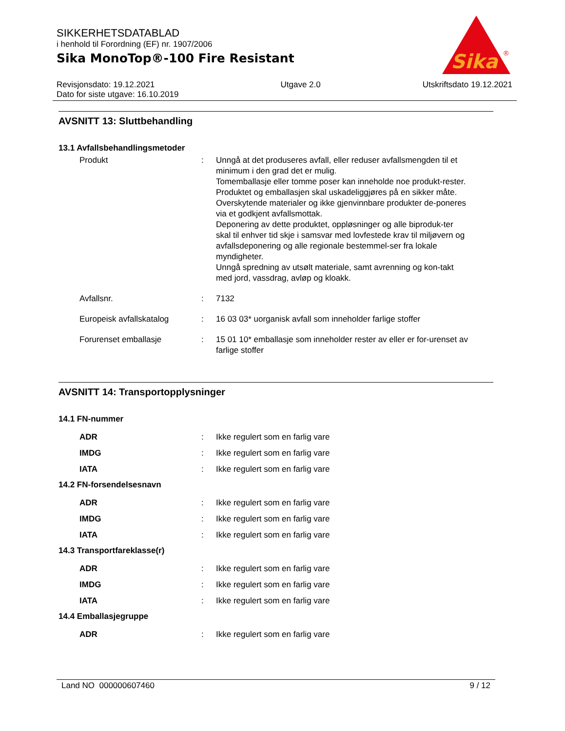SIKKERHETSDATABLAD
i henhold til Forordning (EF) nr. 1907/2006
Sika MonoTop®-100 Fire Resistant
Sika
®
Revisjonsdato: 19.12.2021
Dato for siste utgave: 16.10.2019
Utgave 2.0 Utskriftsdato 19.12.2021
AVSNITT 13: Sluttbehandling
13.1 Avfallsbehandlingsmetoder
Produkt : Unngå at det produseres avfall, eller reduser avfallsmengden til et minimum i den grad det er mulig.
Tomemballasje eller tomme poser kan inneholde noe produkt-rester.
Produktet og emballasjen skal uskadeliggjøres på en sikker måte.
Overskytende materialer og ikke gjenvinnbare produkter de-poneres via et godkjent avfallsmottak.
Deponering av dette produktet, oppløsninger og alle biproduk-ter skal til enhver tid skje i samsvar med lovfestede krav til miljøvern og avfallsdeponering og alle regionale bestemmel-ser fra lokale myndigheter.
Unngå spredning av utsølt materiale, samt avrenning og kon-takt med jord, vassdrag, avløp og kloakk.
Avfallsnr. : 7132
Europeisk avfallskatalog : 16 03 03* uorganisk avfall som inneholder farlige stoffer
Forurenset emballasje : 15 01 10* emballasje som inneholder rester av eller er for-urenset av farlige stoffer
AVSNITT 14: Transportopplysninger
14.1 FN-nummer
ADR : Ikke regulert som en farlig vare
IMDG : Ikke regulert som en farlig vare
IATA : Ikke regulert som en farlig vare
14.2 FN-forsendelsesnavn
ADR : Ikke regulert som en farlig vare
IMDG : Ikke regulert som en farlig vare
IATA : Ikke regulert som en farlig vare
14.3 Transportfareklasse(r)
ADR : Ikke regulert som en farlig vare
IMDG : Ikke regulert som en farlig vare
IATA : Ikke regulert som en farlig vare
14.4 Emballasjegruppe
ADR : Ikke regulert som en farlig vare
Land NO 000000607460 9 / 12